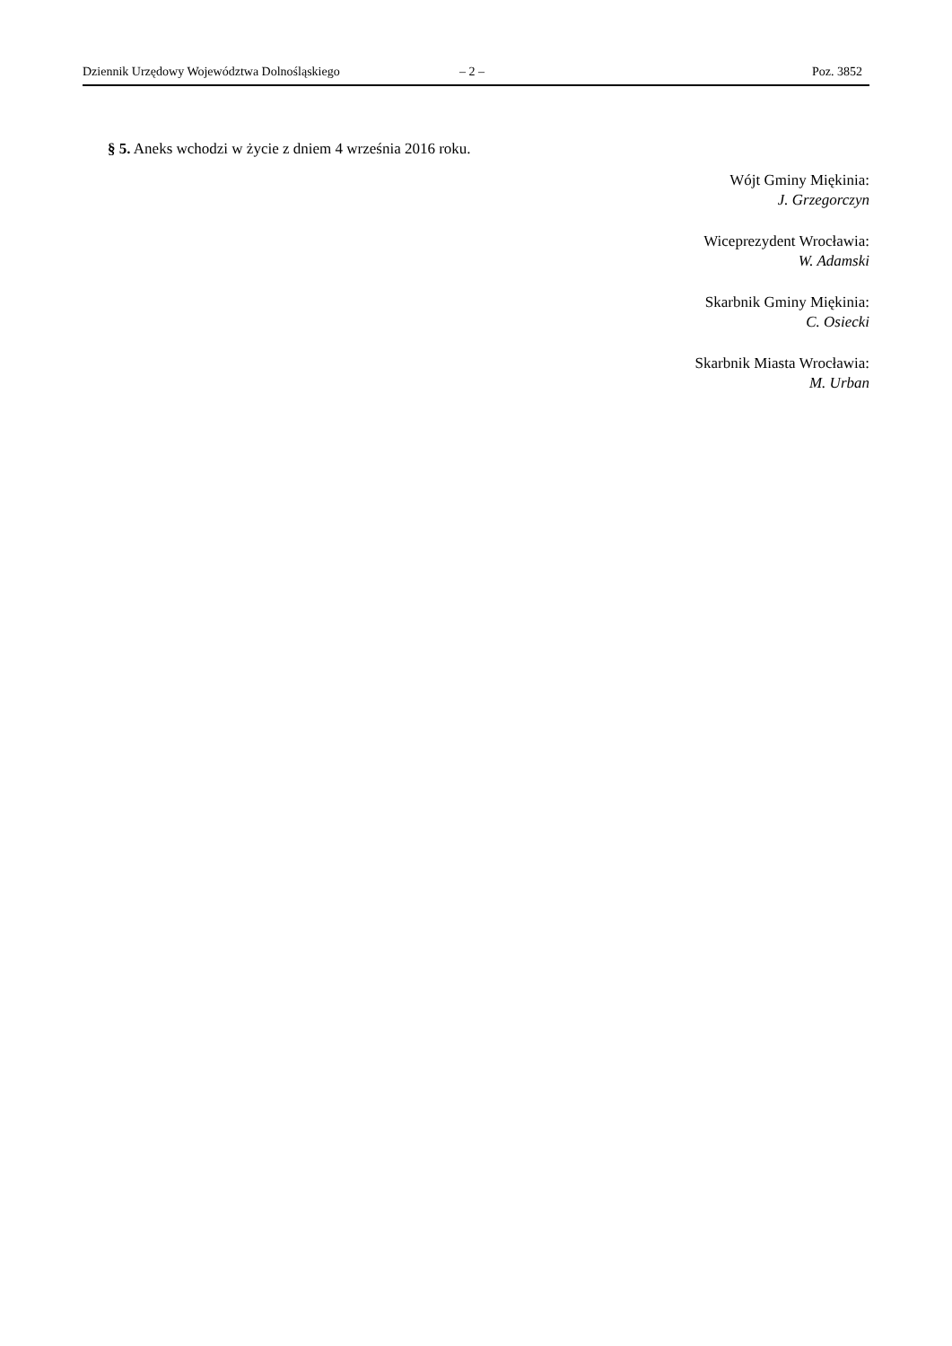Dziennik Urzędowy Województwa Dolnośląskiego – 2 – Poz. 3852
§ 5. Aneks wchodzi w życie z dniem 4 września 2016 roku.
Wójt Gminy Miękinia:
J. Grzegorczyn
Wiceprezydent Wrocławia:
W. Adamski
Skarbnik Gminy Miękinia:
C. Osiecki
Skarbnik Miasta Wrocławia:
M. Urban